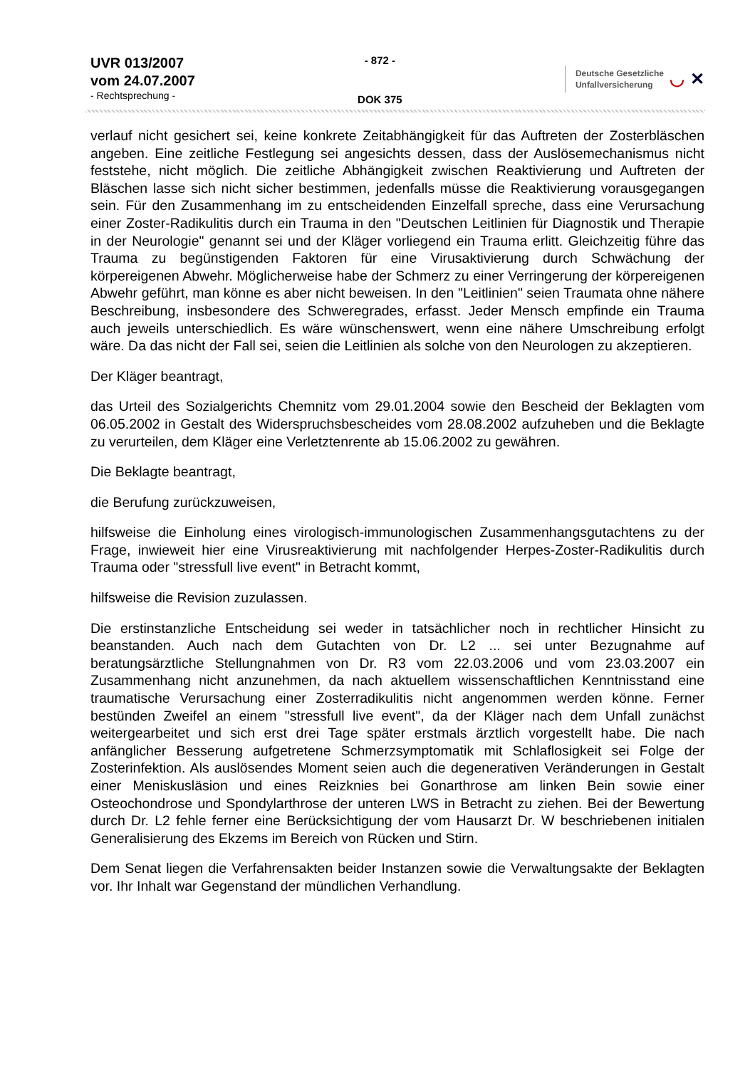UVR 013/2007
vom 24.07.2007
- Rechtsprechung -
- 872 -
DOK 375
Deutsche Gesetzliche
Unfallversicherung
◡ ✕
verlauf nicht gesichert sei, keine konkrete Zeitabhängigkeit für das Auftreten der Zosterbläschen angeben. Eine zeitliche Festlegung sei angesichts dessen, dass der Auslösemechanismus nicht feststehe, nicht möglich. Die zeitliche Abhängigkeit zwischen Reaktivierung und Auftreten der Bläschen lasse sich nicht sicher bestimmen, jedenfalls müsse die Reaktivierung vorausgegangen sein. Für den Zusammenhang im zu entscheidenden Einzelfall spreche, dass eine Verursachung einer Zoster-Radikulitis durch ein Trauma in den "Deutschen Leitlinien für Diagnostik und Therapie in der Neurologie" genannt sei und der Kläger vorliegend ein Trauma erlitt. Gleichzeitig führe das Trauma zu begünstigenden Faktoren für eine Virusaktivierung durch Schwächung der körpereigenen Abwehr. Möglicherweise habe der Schmerz zu einer Verringerung der körpereigenen Abwehr geführt, man könne es aber nicht beweisen. In den "Leitlinien" seien Traumata ohne nähere Beschreibung, insbesondere des Schweregrades, erfasst. Jeder Mensch empfinde ein Trauma auch jeweils unterschiedlich. Es wäre wünschenswert, wenn eine nähere Umschreibung erfolgt wäre. Da das nicht der Fall sei, seien die Leitlinien als solche von den Neurologen zu akzeptieren.
Der Kläger beantragt,
das Urteil des Sozialgerichts Chemnitz vom 29.01.2004 sowie den Bescheid der Beklagten vom 06.05.2002 in Gestalt des Widerspruchsbescheides vom 28.08.2002 aufzuheben und die Beklagte zu verurteilen, dem Kläger eine Verletztenrente ab 15.06.2002 zu gewähren.
Die Beklagte beantragt,
die Berufung zurückzuweisen,
hilfsweise die Einholung eines virologisch-immunologischen Zusammenhangsgutachtens zu der Frage, inwieweit hier eine Virusreaktivierung mit nachfolgender Herpes-Zoster-Radikulitis durch Trauma oder "stressfull live event" in Betracht kommt,
hilfsweise die Revision zuzulassen.
Die erstinstanzliche Entscheidung sei weder in tatsächlicher noch in rechtlicher Hinsicht zu beanstanden. Auch nach dem Gutachten von Dr. L2 ... sei unter Bezugnahme auf beratungsärztliche Stellungnahmen von Dr. R3 vom 22.03.2006 und vom 23.03.2007 ein Zusammenhang nicht anzunehmen, da nach aktuellem wissenschaftlichen Kenntnisstand eine traumatische Verursachung einer Zosterradikulitis nicht angenommen werden könne. Ferner bestünden Zweifel an einem "stressfull live event", da der Kläger nach dem Unfall zunächst weitergearbeitet und sich erst drei Tage später erstmals ärztlich vorgestellt habe. Die nach anfänglicher Besserung aufgetretene Schmerzsymptomatik mit Schlaflosigkeit sei Folge der Zosterinfektion. Als auslösendes Moment seien auch die degenerativen Veränderungen in Gestalt einer Meniskusläsion und eines Reizknies bei Gonarthrose am linken Bein sowie einer Osteochondrose und Spondylarthrose der unteren LWS in Betracht zu ziehen. Bei der Bewertung durch Dr. L2 fehle ferner eine Berücksichtigung der vom Hausarzt Dr. W beschriebenen initialen Generalisierung des Ekzems im Bereich von Rücken und Stirn.
Dem Senat liegen die Verfahrensakten beider Instanzen sowie die Verwaltungsakte der Beklagten vor. Ihr Inhalt war Gegenstand der mündlichen Verhandlung.